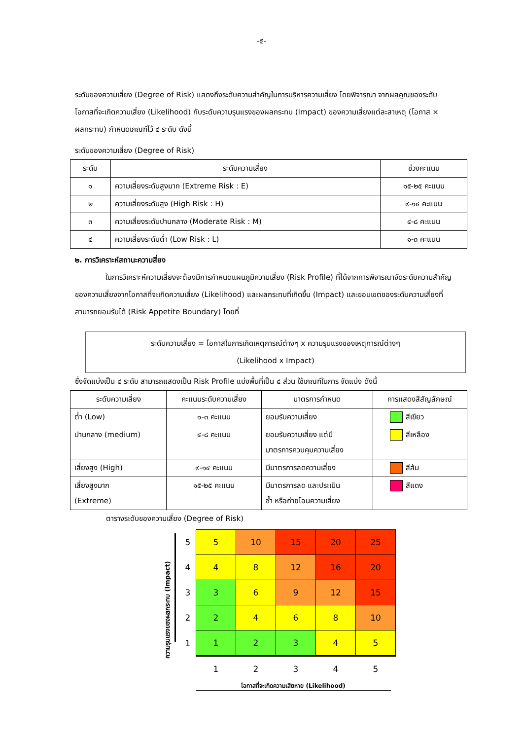-๕-
ระดับของความเสี่ยง (Degree of Risk) แสดงถึงระดับความสำคัญในการบริหารความเสี่ยง โดยพิจารณา จากผลคูณของระดับโอกาสที่จะเกิดความเสี่ยง (Likelihood) กับระดับความรุนแรงของผลกระทบ (Impact) ของความเสี่ยงแต่ละสาเหตุ (โอกาส × ผลกระทบ) กำหนดเกณฑ์ไว้ ๔ ระดับ ดังนี้
ระดับของความเสี่ยง (Degree of Risk)
| ระดับ | ระดับความเสี่ยง | ช่วงคะแนน |
| --- | --- | --- |
| ๑ | ความเสี่ยงระดับสูงมาก (Extreme Risk : E) | ๑๕-๒๕ คะแนน |
| ๒ | ความเสี่ยงระดับสูง (High Risk : H) | ๙-๑๔ คะแนน |
| ๓ | ความเสี่ยงระดับปานกลาง (Moderate Risk : M) | ๔-๘ คะแนน |
| ๔ | ความเสี่ยงระดับต่ำ (Low Risk : L) | ๑-๓ คะแนน |
๒. การวิเคราะห์สถานะความสี่ยง
ในการวิเคราะห์ความเสี่ยงจะต้องมีการกำหนดแผนภูมิความเสี่ยง (Risk Profile) ที่ได้จากการพิจารณาจัดระดับความสำคัญของความเสี่ยงจากโอกาสที่จะเกิดความเสี่ยง (Likelihood) และผลกระทบที่เกิดขึ้น (Impact) และขอบเขตของระดับความเสี่ยงที่สามารถยอมรับได้ (Risk Appetite Boundary) โดยที่
ระดับความเสี่ยง = โอกาสในการเกิดเหตุการณ์ต่างๆ x ความรุนแรงของเหตุการณ์ต่างๆ
(Likelihood x Impact)
ซึ่งจัดแบ่งเป็น ๔ ระดับ สามารถแสดงเป็น Risk Profile แบ่งพื้นที่เป็น ๔ ส่วน ใช้เกณฑ์ในการ จัดแบ่ง ดังนี้
| ระดับความเสี่ยง | คะแนนระดับความเสี่ยง | มาตรการกำหนด | การแสดงสีสัญลักษณ์ |
| --- | --- | --- | --- |
| ต่ำ (Low) | ๑-๓ คะแนน | ยอมรับความเสี่ยง | สีเขียว |
| ปานกลาง (medium) | ๔-๘ คะแนน | ยอมรับความเสี่ยง แต่มี มาตรการควบคุมความเสี่ยง | สีเหลือง |
| เสี่ยงสูง (High) | ๙-๑๔ คะแนน | มีมาตรการลดความเสี่ยง | สีส้ม |
| เสี่ยงสูงมาก (Extreme) | ๑๕-๒๕ คะแนน | มีมาตรการลด และประเมิน ซ้ำ หรือถ่ายโอนความเสี่ยง | สีแดง |
ตารางระดับของความเสี่ยง (Degree of Risk)
ความรุนแรงของผลกระทบ (Impact)
| 5 | 5 | 10 | 15 | 20 | 25 |
| 4 | 4 | 8 | 12 | 16 | 20 |
| 3 | 3 | 6 | 9 | 12 | 15 |
| 2 | 2 | 4 | 6 | 8 | 10 |
| 1 | 1 | 2 | 3 | 4 | 5 |
| | 1 | 2 | 3 | 4 | 5 |
โอกาสที่จะเกิดความเสียหาย (Likelihood)